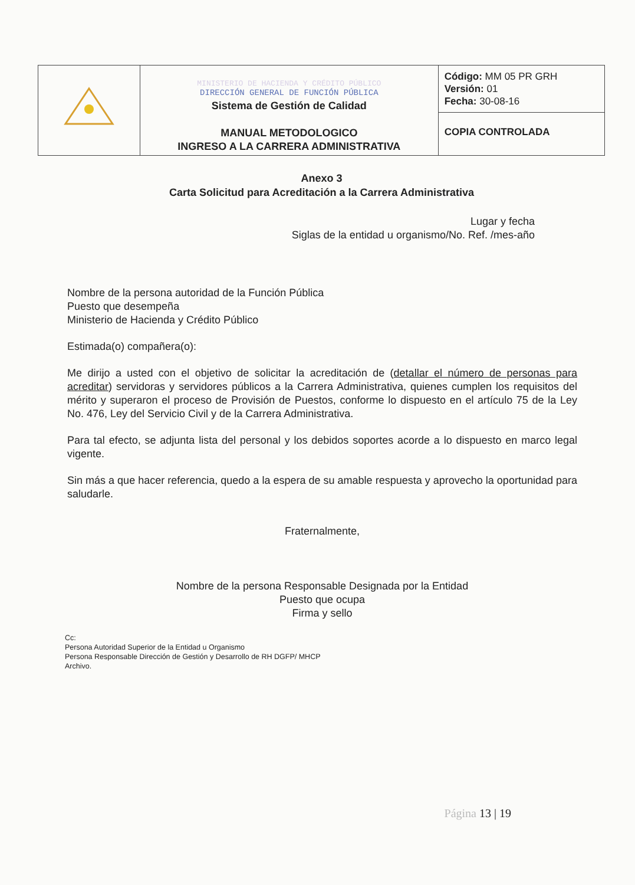| | MINISTERIO DE HACIENDA Y CRÉDITO PÚBLICO DIRECCIÓN GENERAL DE FUNCIÓN PÚBLICA Sistema de Gestión de Calidad MANUAL METODOLOGICO INGRESO A LA CARRERA ADMINISTRATIVA | Código: MM 05 PR GRH Versión: 01 Fecha: 30-08-16 |
| | | COPIA CONTROLADA |
Anexo 3
Carta Solicitud para Acreditación a la Carrera Administrativa
Lugar y fecha
Siglas de la entidad u organismo/No. Ref. /mes-año
Nombre de la persona autoridad de la Función Pública
Puesto que desempeña
Ministerio de Hacienda y Crédito Público
Estimada(o) compañera(o):
Me dirijo a usted con el objetivo de solicitar la acreditación de (detallar el número de personas para acreditar) servidoras y servidores públicos a la Carrera Administrativa, quienes cumplen los requisitos del mérito y superaron el proceso de Provisión de Puestos, conforme lo dispuesto en el artículo 75 de la Ley No. 476, Ley del Servicio Civil y de la Carrera Administrativa.
Para tal efecto, se adjunta lista del personal y los debidos soportes acorde a lo dispuesto en marco legal vigente.
Sin más a que hacer referencia, quedo a la espera de su amable respuesta y aprovecho la oportunidad para saludarle.
Fraternalmente,
Nombre de la persona Responsable Designada por la Entidad
Puesto que ocupa
Firma y sello
Cc:
Persona Autoridad Superior de la Entidad u Organismo
Persona Responsable Dirección de Gestión y Desarrollo de RH DGFP/ MHCP
Archivo.
Página 13 | 19